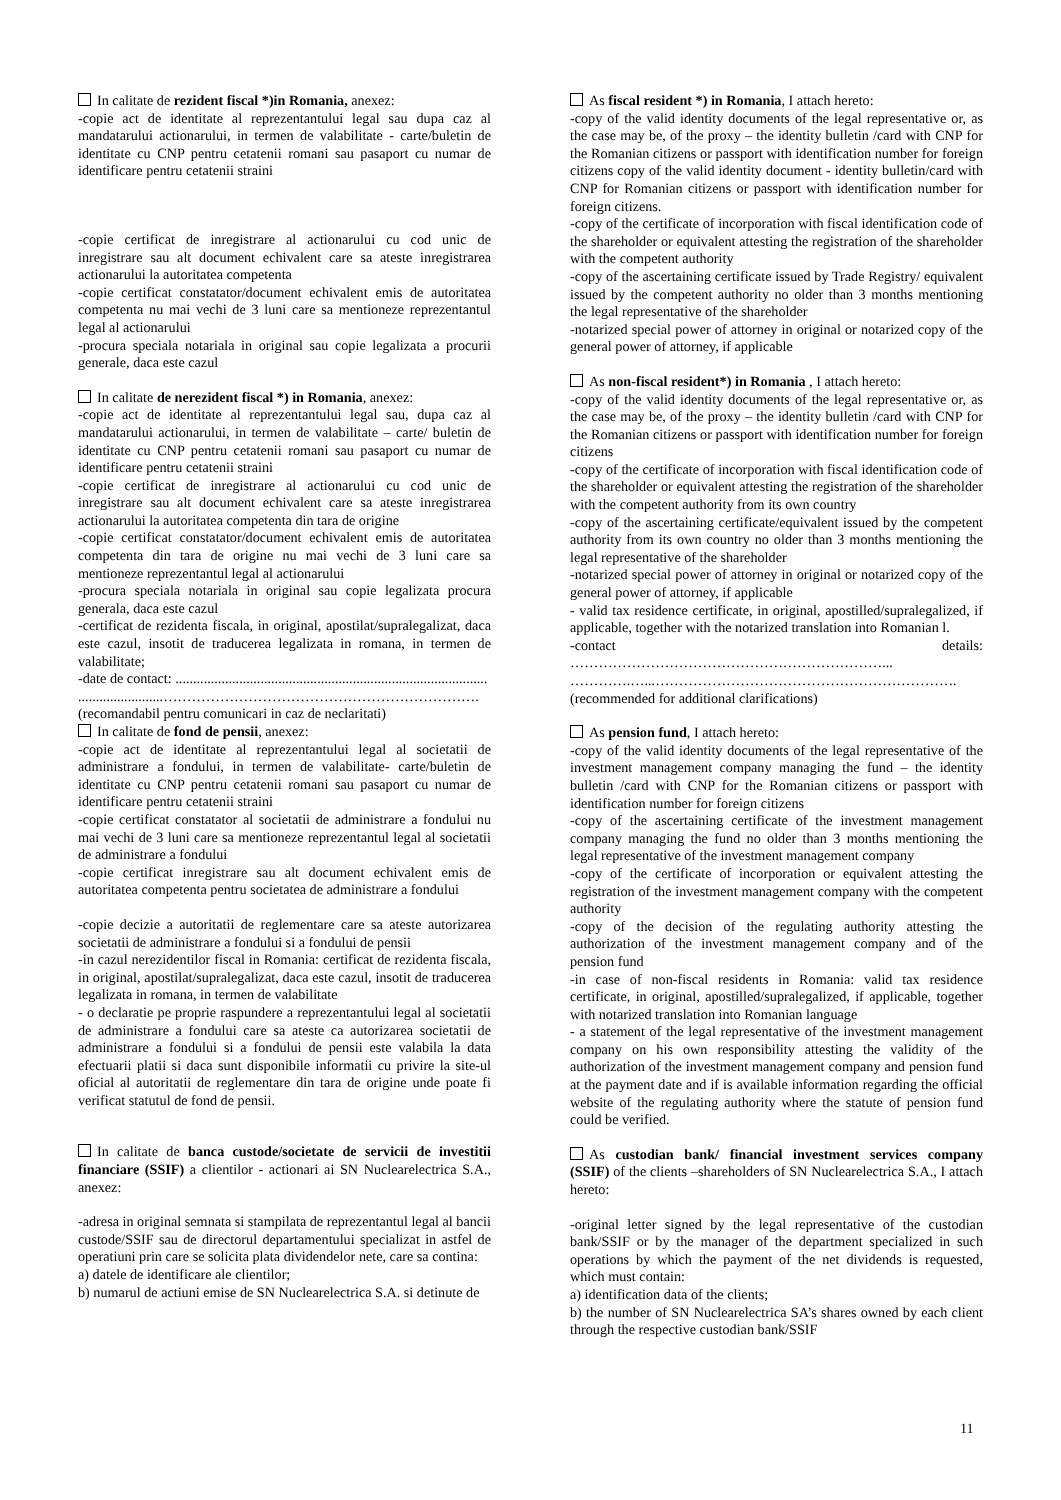In calitate de rezident fiscal *)in Romania, anexez:
-copie act de identitate al reprezentantului legal sau dupa caz al mandatarului actionarului, in termen de valabilitate - carte/buletin de identitate cu CNP pentru cetatenii romani sau pasaport cu numar de identificare pentru cetatenii straini
-copie certificat de inregistrare al actionarului cu cod unic de inregistrare sau alt document echivalent care sa ateste inregistrarea actionarului la autoritatea competenta
-copie certificat constatator/document echivalent emis de autoritatea competenta nu mai vechi de 3 luni care sa mentioneze reprezentantul legal al actionarului
-procura speciala notariala in original sau copie legalizata a procurii generale, daca este cazul
In calitate de nerezident fiscal *) in Romania, anexez:
-copie act de identitate al reprezentantului legal sau, dupa caz al mandatarului actionarului, in termen de valabilitate – carte/ buletin de identitate cu CNP pentru cetatenii romani sau pasaport cu numar de identificare pentru cetatenii straini
-copie certificat de inregistrare al actionarului cu cod unic de inregistrare sau alt document echivalent care sa ateste inregistrarea actionarului la autoritatea competenta din tara de origine
-copie certificat constatator/document echivalent emis de autoritatea competenta din tara de origine nu mai vechi de 3 luni care sa mentioneze reprezentantul legal al actionarului
-procura speciala notariala in original sau copie legalizata procura generala, daca este cazul
-certificat de rezidenta fiscala, in original, apostilat/supralegalizat, daca este cazul, insotit de traducerea legalizata in romana, in termen de valabilitate;
-date de contact: ........................................................................................
........................………………………………………………………….
(recomandabil pentru comunicari in caz de neclaritati)
In calitate de fond de pensii, anexez:
-copie act de identitate al reprezentantului legal al societatii de administrare a fondului, in termen de valabilitate- carte/buletin de identitate cu CNP pentru cetatenii romani sau pasaport cu numar de identificare pentru cetatenii straini
-copie certificat constatator al societatii de administrare a fondului nu mai vechi de 3 luni care sa mentioneze reprezentantul legal al societatii de administrare a fondului
-copie certificat inregistrare sau alt document echivalent emis de autoritatea competenta pentru societatea de administrare a fondului
-copie decizie a autoritatii de reglementare care sa ateste autorizarea societatii de administrare a fondului si a fondului de pensii
-in cazul nerezidentilor fiscal in Romania: certificat de rezidenta fiscala, in original, apostilat/supralegalizat, daca este cazul, insotit de traducerea legalizata in romana, in termen de valabilitate
- o declaratie pe proprie raspundere a reprezentantului legal al societatii de administrare a fondului care sa ateste ca autorizarea societatii de administrare a fondului si a fondului de pensii este valabila la data efectuarii platii si daca sunt disponibile informatii cu privire la site-ul oficial al autoritatii de reglementare din tara de origine unde poate fi verificat statutul de fond de pensii.
In calitate de banca custode/societate de servicii de investitii financiare (SSIF) a clientilor - actionari ai SN Nuclearelectrica S.A., anexez:
-adresa in original semnata si stampilata de reprezentantul legal al bancii custode/SSIF sau de directorul departamentului specializat in astfel de operatiuni prin care se solicita plata dividendelor nete, care sa contina:
a) datele de identificare ale clientilor;
b) numarul de actiuni emise de SN Nuclearelectrica S.A. si detinute de
As fiscal resident *) in Romania, I attach hereto:
-copy of the valid identity documents of the legal representative or, as the case may be, of the proxy – the identity bulletin /card with CNP for the Romanian citizens or passport with identification number for foreign citizens copy of the valid identity document - identity bulletin/card with CNP for Romanian citizens or passport with identification number for foreign citizens.
-copy of the certificate of incorporation with fiscal identification code of the shareholder or equivalent attesting the registration of the shareholder with the competent authority
-copy of the ascertaining certificate issued by Trade Registry/ equivalent issued by the competent authority no older than 3 months mentioning the legal representative of the shareholder
-notarized special power of attorney in original or notarized copy of the general power of attorney, if applicable
As non-fiscal resident*) in Romania , I attach hereto:
-copy of the valid identity documents of the legal representative or, as the case may be, of the proxy – the identity bulletin /card with CNP for the Romanian citizens or passport with identification number for foreign citizens
-copy of the certificate of incorporation with fiscal identification code of the shareholder or equivalent attesting the registration of the shareholder with the competent authority from its own country
-copy of the ascertaining certificate/equivalent issued by the competent authority from its own country no older than 3 months mentioning the legal representative of the shareholder
-notarized special power of attorney in original or notarized copy of the general power of attorney, if applicable
- valid tax residence certificate, in original, apostilled/supralegalized, if applicable, together with the notarized translation into Romanian l.
-contact details: …………………………………………………………...
………….…...……………………………………………………….
(recommended for additional clarifications)
As pension fund, I attach hereto:
-copy of the valid identity documents of the legal representative of the investment management company managing the fund – the identity bulletin /card with CNP for the Romanian citizens or passport with identification number for foreign citizens
-copy of the ascertaining certificate of the investment management company managing the fund no older than 3 months mentioning the legal representative of the investment management company
-copy of the certificate of incorporation or equivalent attesting the registration of the investment management company with the competent authority
-copy of the decision of the regulating authority attesting the authorization of the investment management company and of the pension fund
-in case of non-fiscal residents in Romania: valid tax residence certificate, in original, apostilled/supralegalized, if applicable, together with notarized translation into Romanian language
- a statement of the legal representative of the investment management company on his own responsibility attesting the validity of the authorization of the investment management company and pension fund at the payment date and if is available information regarding the official website of the regulating authority where the statute of pension fund could be verified.
As custodian bank/ financial investment services company (SSIF) of the clients –shareholders of SN Nuclearelectrica S.A., I attach hereto:
-original letter signed by the legal representative of the custodian bank/SSIF or by the manager of the department specialized in such operations by which the payment of the net dividends is requested, which must contain:
a) identification data of the clients;
b) the number of SN Nuclearelectrica SA’s shares owned by each client through the respective custodian bank/SSIF
11